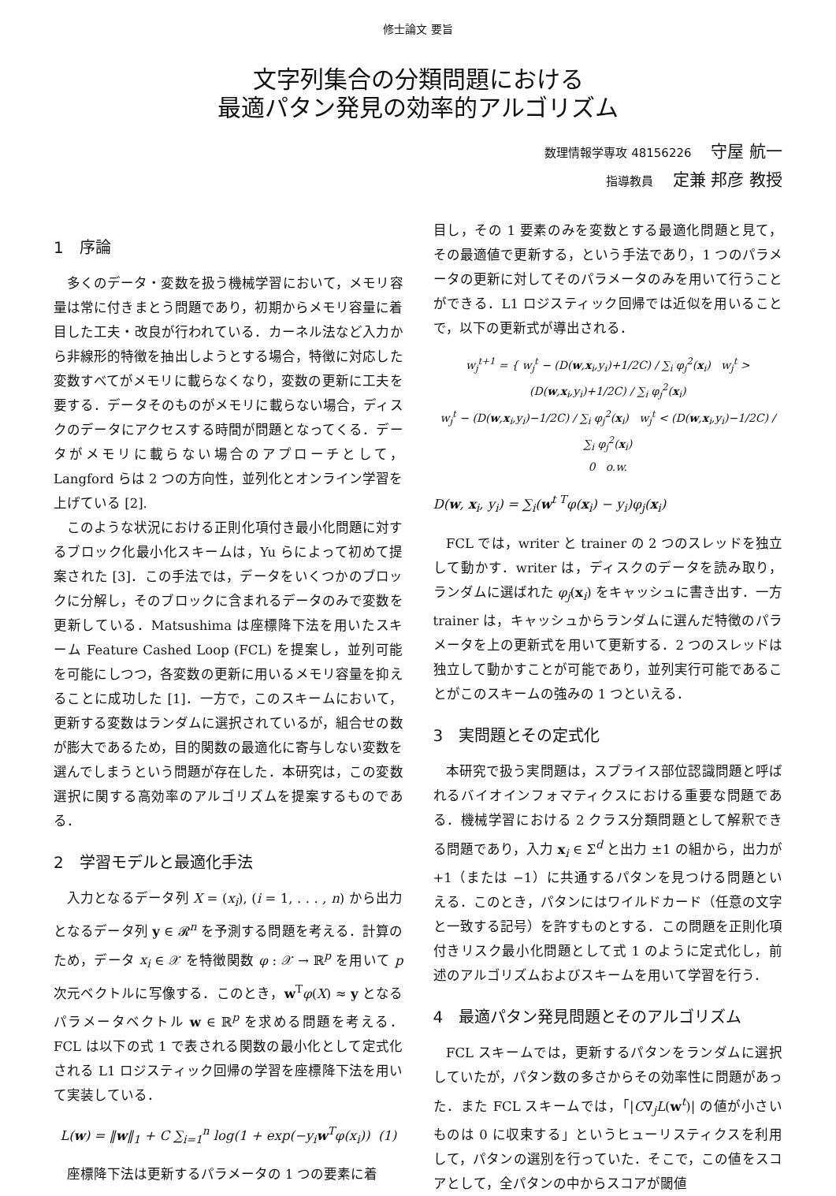修士論文 要旨
文字列集合の分類問題における
最適パタン発見の効率的アルゴリズム
数理情報学専攻 48156226 守屋 航一
指導教員 定兼 邦彦 教授
1　序論
多くのデータ・変数を扱う機械学習において，メモリ容量は常に付きまとう問題であり，初期からメモリ容量に着目した工夫・改良が行われている．カーネル法など入力から非線形的特徴を抽出しようとする場合，特徴に対応した変数すべてがメモリに載らなくなり，変数の更新に工夫を要する．データそのものがメモリに載らない場合，ディスクのデータにアクセスする時間が問題となってくる．データがメモリに載らない場合のアプローチとして，Langford らは 2 つの方向性，並列化とオンライン学習を上げている [2].
このような状況における正則化項付き最小化問題に対するブロック化最小化スキームは，Yu らによって初めて提案された [3]．この手法では，データをいくつかのブロックに分解し，そのブロックに含まれるデータのみで変数を更新している．Matsushima は座標降下法を用いたスキーム Feature Cashed Loop (FCL) を提案し，並列可能を可能にしつつ，各変数の更新に用いるメモリ容量を抑えることに成功した [1]．一方で，このスキームにおいて，更新する変数はランダムに選択されているが，組合せの数が膨大であるため，目的関数の最適化に寄与しない変数を選んでしまうという問題が存在した．本研究は，この変数選択に関する高効率のアルゴリズムを提案するものである．
2　学習モデルと最適化手法
入力となるデータ列 X = (x<sub>i</sub>), (i = 1, . . . , n) から出力となるデータ列 y ∈ 𝓡<sup>n</sup> を予測する問題を考える．計算のため，データ x<sub>i</sub> ∈ 𝒳 を特徴関数 φ : 𝒳 → ℝ<sup>p</sup> を用いて p 次元ベクトルに写像する．このとき，w<sup>T</sup>φ(X) ≈ y となるパラメータベクトル w ∈ ℝ<sup>p</sup> を求める問題を考える．FCL は以下の式 1 で表される関数の最小化として定式化される L1 ロジスティック回帰の学習を座標降下法を用いて実装している．
L(w) = ‖w‖<sub>1</sub> + C ∑<sub>i=1</sub><sup>n</sup> log(1 + exp(−y<sub>i</sub>w<sup>T</sup>φ(x<sub>i</sub>)) (1)
座標降下法は更新するパラメータの 1 つの要素に着
目し，その 1 要素のみを変数とする最適化問題と見て，その最適値で更新する，という手法であり，1 つのパラメータの更新に対してそのパラメータのみを用いて行うことができる．L1 ロジスティック回帰では近似を用いることで，以下の更新式が導出される．
w<sub>j</sub><sup>t+1</sup> = { w<sub>j</sub><sup>t</sup> − (D(w,x<sub>i</sub>,y<sub>i</sub>)+1/2C) / ∑<sub>i</sub> φ<sub>j</sub><sup>2</sup>(x<sub>i</sub>) w<sub>j</sub><sup>t</sup> > (D(w,x<sub>i</sub>,y<sub>i</sub>)+1/2C) / ∑<sub>i</sub> φ<sub>j</sub><sup>2</sup>(x<sub>i</sub>)
w<sub>j</sub><sup>t</sup> − (D(w,x<sub>i</sub>,y<sub>i</sub>)−1/2C) / ∑<sub>i</sub> φ<sub>j</sub><sup>2</sup>(x<sub>i</sub>) w<sub>j</sub><sup>t</sup> < (D(w,x<sub>i</sub>,y<sub>i</sub>)−1/2C) / ∑<sub>i</sub> φ<sub>j</sub><sup>2</sup>(x<sub>i</sub>)
0 o.w.
D(w, x<sub>i</sub>, y<sub>i</sub>) = ∑<sub>i</sub>(w<sup>t T</sup>φ(x<sub>i</sub>) − y<sub>i</sub>)φ<sub>j</sub>(x<sub>i</sub>)
FCL では，writer と trainer の 2 つのスレッドを独立して動かす．writer は，ディスクのデータを読み取り，ランダムに選ばれた φ<sub>j</sub>(x<sub>i</sub>) をキャッシュに書き出す．一方 trainer は，キャッシュからランダムに選んだ特徴のパラメータを上の更新式を用いて更新する．2 つのスレッドは独立して動かすことが可能であり，並列実行可能であることがこのスキームの強みの 1 つといえる．
3　実問題とその定式化
本研究で扱う実問題は，スプライス部位認識問題と呼ばれるバイオインフォマティクスにおける重要な問題である．機械学習における 2 クラス分類問題として解釈できる問題であり，入力 x<sub>i</sub> ∈ Σ<sup>d</sup> と出力 ±1 の組から，出力が +1（または −1）に共通するパタンを見つける問題といえる．このとき，パタンにはワイルドカード（任意の文字と一致する記号）を許すものとする．この問題を正則化項付きリスク最小化問題として式 1 のように定式化し，前述のアルゴリズムおよびスキームを用いて学習を行う．
4　最適パタン発見問題とそのアルゴリズム
FCL スキームでは，更新するパタンをランダムに選択していたが，パタン数の多さからその効率性に問題があった．また FCL スキームでは，「|C∇<sub>j</sub>L(w<sup>t</sup>)| の値が小さいものは 0 に収束する」というヒューリスティクスを利用して，パタンの選別を行っていた．そこで，この値をスコアとして，全パタンの中からスコアが閾値